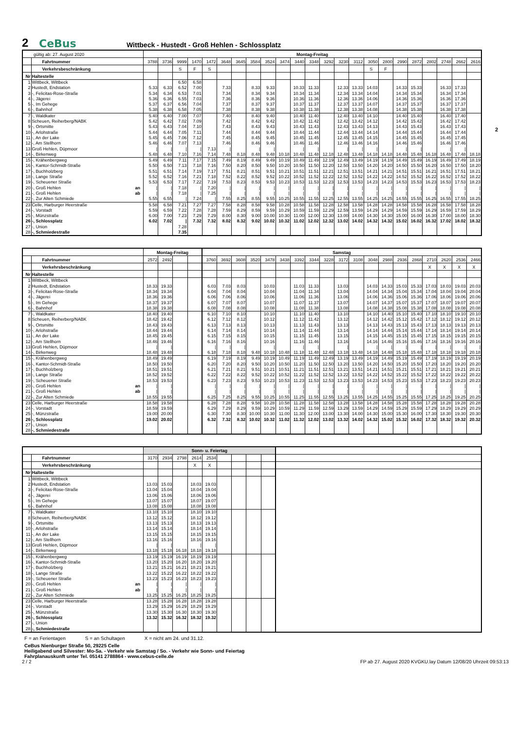2 CeBus Wittbeck - Hustedt - Groß Hehlen - Schlossplatz
| gültig ab: 27. August 2020 | | Montag-Freitag | | | | | | | | | | | | | | | | | | | | | | |
| | Fahrtnummer | 3788 | 3736 | 9999 | 1470 | 1472 | 3648 | 3645 | 3584 | 3524 | 3474 | 3440 | 3348 | 3292 | 3230 | 3112 | 3050 | 2800 | 2990 | 2872 | 2802 | 2748 | 2662 | 2616 |
| | Verkehrsbeschränkung | | | S | F | S | | | | | | | | | | | S | F | | | | | | |
| Nr | Haltestelle | | | | | | | | | | | | | | | | | | | | | | | |
| 1 | Wittbeck, Wittbeck | | | 6.50 | 6.58 | | | | | | | | | | | | | | | | | | | |
| 2 | Hustedt, Endstation | 5.33 | 6.33 | 6.52 | 7.00 | | 7.33 | | 8.33 | 9.33 | | 10.33 | 11.33 | | 12.33 | 13.33 | 14.03 | | 14.33 | 15.33 | | 16.33 | 17.33 | |
| 3 | -, Felicitas-Rose-Straße | 5.34 | 6.34 | 6.53 | 7.01 | | 7.34 | | 8.34 | 9.34 | | 10.34 | 11.34 | | 12.34 | 13.34 | 14.04 | | 14.34 | 15.34 | | 16.34 | 17.34 | |
| 4 | -, Jägerei | 5.36 | 6.36 | 6.55 | 7.03 | | 7.36 | | 8.36 | 9.36 | | 10.36 | 11.36 | | 12.36 | 13.36 | 14.06 | | 14.36 | 15.36 | | 16.36 | 17.36 | |
| 5 | -, Im Gehege | 5.37 | 6.37 | 6.56 | 7.04 | | 7.37 | | 8.37 | 9.37 | | 10.37 | 11.37 | | 12.37 | 13.37 | 14.07 | | 14.37 | 15.37 | | 16.37 | 17.37 | |
| 6 | -, Bahnhof | 5.38 | 6.38 | 6.58 | 7.05 | | 7.38 | | 8.38 | 9.38 | | 10.38 | 11.38 | | 12.38 | 13.38 | 14.08 | | 14.38 | 15.38 | | 16.38 | 17.38 | |
| 7 | -, Waldkater | 5.40 | 6.40 | 7.00 | 7.07 | | 7.40 | | 8.40 | 9.40 | | 10.40 | 11.40 | | 12.40 | 13.40 | 14.10 | | 14.40 | 15.40 | | 16.40 | 17.40 | |
| 8 | Scheuen, Reiherberg/NABK | 5.42 | 6.42 | 7.02 | 7.09 | | 7.42 | | 8.42 | 9.42 | | 10.42 | 11.42 | | 12.42 | 13.42 | 14.12 | | 14.42 | 15.42 | | 16.42 | 17.42 | |
| 9 | -, Ortsmitte | 5.43 | 6.43 | 7.04 | 7.10 | | 7.43 | | 8.43 | 9.43 | | 10.43 | 11.43 | | 12.43 | 13.43 | 14.13 | | 14.43 | 15.43 | | 16.43 | 17.43 | |
| 10 | -, Arlohstraße | 5.44 | 6.44 | 7.05 | 7.11 | | 7.44 | | 8.44 | 9.44 | | 10.44 | 11.44 | | 12.44 | 13.44 | 14.14 | | 14.44 | 15.44 | | 16.44 | 17.44 | |
| 11 | -, An der Lake | 5.45 | 6.45 | 7.06 | 7.12 | | 7.45 | | 8.45 | 9.45 | | 10.45 | 11.45 | | 12.45 | 13.45 | 14.15 | | 14.45 | 15.45 | | 16.45 | 17.45 | |
| 12 | -, Am Stellhorn | 5.46 | 6.46 | 7.07 | 7.13 | | 7.46 | | 8.46 | 9.46 | | 10.46 | 11.46 | | 12.46 | 13.46 | 14.16 | | 14.46 | 15.46 | | 16.46 | 17.46 | |
| 13 | Groß Hehlen, Düpmoor | / | / | / | / | 7.13 | / | | / | / | | / | / | | / | / | / | | / | / | | / | / | |
| 14 | -, Birkenweg | 5.48 | 6.48 | 7.10 | 7.16 | 7.14 | 7.48 | 8.18 | 8.48 | 9.48 | 10.18 | 10.48 | 11.48 | 12.18 | 12.48 | 13.48 | 14.18 | 14.18 | 14.48 | 15.48 | 16.18 | 16.48 | 17.48 | 18.18 |
| 15 | -, Krähenbergweg | 5.49 | 6.49 | 7.11 | 7.17 | 7.15 | 7.49 | 8.19 | 8.49 | 9.49 | 10.19 | 10.49 | 11.49 | 12.19 | 12.49 | 13.49 | 14.19 | 14.19 | 14.49 | 15.49 | 16.19 | 16.49 | 17.49 | 18.19 |
| 16 | -, Kantor-Schmidt-Straße | 5.50 | 6.50 | 7.13 | 7.18 | 7.16 | 7.50 | 8.20 | 8.50 | 9.50 | 10.20 | 10.50 | 11.50 | 12.20 | 12.50 | 13.50 | 14.20 | 14.20 | 14.50 | 15.50 | 16.20 | 16.50 | 17.50 | 18.20 |
| 17 | -, Buchholzberg | 5.51 | 6.51 | 7.14 | 7.19 | 7.17 | 7.51 | 8.21 | 8.51 | 9.51 | 10.21 | 10.51 | 11.51 | 12.21 | 12.51 | 13.51 | 14.21 | 14.21 | 14.51 | 15.51 | 16.21 | 16.51 | 17.51 | 18.21 |
| 18 | -, Lange Straße | 5.52 | 6.52 | 7.16 | 7.21 | 7.18 | 7.52 | 8.22 | 8.52 | 9.52 | 10.22 | 10.52 | 11.52 | 12.22 | 12.52 | 13.52 | 14.22 | 14.22 | 14.52 | 15.52 | 16.22 | 16.52 | 17.52 | 18.22 |
| 19 | -, Scheuener Straße | 5.53 | 6.53 | 7.17 | 7.22 | 7.19 | 7.53 | 8.23 | 8.53 | 9.53 | 10.23 | 10.53 | 11.53 | 12.23 | 12.53 | 13.53 | 14.23 | 14.23 | 14.53 | 15.53 | 16.23 | 16.53 | 17.53 | 18.23 |
| 20 | -, Groß Hehlen an | / | / | 7.18 | / | 7.20 | / | / | / | / | / | / | / | / | / | / | / | / | / | / | / | / | / | / |
| 21 | -, Groß Hehlen ab | / | / | 7.18 | / | 7.25 | / | / | / | / | / | / | / | / | / | / | / | / | / | / | / | / | / | / |
| 22 | -, Zur Alten Schmiede | 5.55 | 6.55 | / | 7.24 | / | 7.55 | 8.25 | 8.55 | 9.55 | 10.25 | 10.55 | 11.55 | 12.25 | 12.55 | 13.55 | 14.25 | 14.25 | 14.55 | 15.55 | 16.25 | 16.55 | 17.55 | 18.25 |
| 23 | Celle, Harburger Heerstraße | 5.58 | 6.58 | 7.21 | 7.27 | 7.27 | 7.58 | 8.28 | 8.58 | 9.58 | 10.28 | 10.58 | 11.58 | 12.28 | 12.58 | 13.58 | 14.28 | 14.28 | 14.58 | 15.58 | 16.28 | 16.58 | 17.58 | 18.28 |
| 24 | -, Vorstadt | 5.59 | 6.59 | 7.22 | 7.28 | 7.28 | 7.59 | 8.29 | 8.59 | 9.59 | 10.29 | 10.59 | 11.59 | 12.29 | 12.59 | 13.59 | 14.29 | 14.29 | 14.59 | 15.59 | 16.29 | 16.59 | 17.59 | 18.29 |
| 25 | -, Münzstraße | 6.00 | 7.00 | 7.23 | 7.29 | 7.29 | 8.00 | 8.30 | 9.00 | 10.00 | 10.30 | 11.00 | 12.00 | 12.30 | 13.00 | 14.00 | 14.30 | 14.30 | 15.00 | 16.00 | 16.30 | 17.00 | 18.00 | 18.30 |
| 26 | -, Schlossplatz | 6.02 | 7.02 | / | 7.32 | 7.32 | 8.02 | 8.32 | 9.02 | 10.02 | 10.32 | 11.02 | 12.02 | 12.32 | 13.02 | 14.02 | 14.32 | 14.32 | 15.02 | 16.02 | 16.32 | 17.02 | 18.02 | 18.32 |
| 27 | -, Union | | | 7.28 | | | | | | | | | | | | | | | | | | | | |
| 28 | -, Schmiedestraße | | | 7.35 | | | | | | | | | | | | | | | | | | | | |
| | | Montag-Freitag | | | | Samstag | | | | | | | | | | | | | | | | | | |
| | Fahrtnummer | 2572 | 2492 | | | 3760 | 3692 | 3608 | 3520 | 3478 | 3438 | 3392 | 3344 | 3228 | 3172 | 3108 | 3048 | 2988 | 2936 | 2868 | 2710 | 2620 | 2536 | 2466 |
| | Verkehrsbeschränkung | | | | | | | | | | | | | | | | | | | | X | X | X | X |
| Nr | Haltestelle | | | | | | | | | | | | | | | | | | | | | | | |
| 1 | Wittbeck, Wittbeck | | | | | | | | | | | | | | | | | | | | | | | |
| 2 | Hustedt, Endstation | 18.33 | 19.33 | | | 6.03 | 7.03 | 8.03 | | 10.03 | | 11.03 | 11.33 | | 13.03 | | 14.03 | 14.33 | 15.03 | 15.33 | 17.03 | 18.03 | 19.03 | 20.03 |
| 3 | -, Felicitas-Rose-Straße | 18.34 | 19.34 | | | 6.04 | 7.04 | 8.04 | | 10.04 | | 11.04 | 11.34 | | 13.04 | | 14.04 | 14.34 | 15.04 | 15.34 | 17.04 | 18.04 | 19.04 | 20.04 |
| 4 | -, Jägerei | 18.36 | 19.36 | | | 6.06 | 7.06 | 8.06 | | 10.06 | | 11.06 | 11.36 | | 13.06 | | 14.06 | 14.36 | 15.06 | 15.36 | 17.06 | 18.06 | 19.06 | 20.06 |
| 5 | -, Im Gehege | 18.37 | 19.37 | | | 6.07 | 7.07 | 8.07 | | 10.07 | | 11.07 | 11.37 | | 13.07 | | 14.07 | 14.37 | 15.07 | 15.37 | 17.07 | 18.07 | 19.07 | 20.07 |
| 6 | -, Bahnhof | 18.38 | 19.38 | | | 6.08 | 7.08 | 8.08 | | 10.08 | | 11.08 | 11.38 | | 13.08 | | 14.08 | 14.38 | 15.08 | 15.38 | 17.08 | 18.08 | 19.08 | 20.08 |
| 7 | -, Waldkater | 18.40 | 19.40 | | | 6.10 | 7.10 | 8.10 | | 10.10 | | 11.10 | 11.40 | | 13.10 | | 14.10 | 14.40 | 15.10 | 15.40 | 17.10 | 18.10 | 19.10 | 20.10 |
| 8 | Scheuen, Reiherberg/NABK | 18.42 | 19.42 | | | 6.12 | 7.12 | 8.12 | | 10.12 | | 11.12 | 11.42 | | 13.12 | | 14.12 | 14.42 | 15.12 | 15.42 | 17.12 | 18.12 | 19.12 | 20.12 |
| 9 | -, Ortsmitte | 18.43 | 19.43 | | | 6.13 | 7.13 | 8.13 | | 10.13 | | 11.13 | 11.43 | | 13.13 | | 14.13 | 14.43 | 15.13 | 15.43 | 17.13 | 18.13 | 19.13 | 20.13 |
| 10 | -, Arlohstraße | 18.44 | 19.44 | | | 6.14 | 7.14 | 8.14 | | 10.14 | | 11.14 | 11.44 | | 13.14 | | 14.14 | 14.44 | 15.14 | 15.44 | 17.14 | 18.14 | 19.14 | 20.14 |
| 11 | -, An der Lake | 18.45 | 19.45 | | | 6.15 | 7.15 | 8.15 | | 10.15 | | 11.15 | 11.45 | | 13.15 | | 14.15 | 14.45 | 15.15 | 15.45 | 17.15 | 18.15 | 19.15 | 20.15 |
| 12 | -, Am Stellhorn | 18.46 | 19.46 | | | 6.16 | 7.16 | 8.16 | | 10.16 | | 11.16 | 11.46 | | 13.16 | | 14.16 | 14.46 | 15.16 | 15.46 | 17.16 | 18.16 | 19.16 | 20.16 |
| 13 | Groß Hehlen, Düpmoor | / | / | | | / | / | / | | / | | / | / | | / | | / | / | / | / | / | / | / | / |
| 14 | -, Birkenweg | 18.48 | 19.48 | | | 6.18 | 7.18 | 8.18 | 9.48 | 10.18 | 10.48 | 11.18 | 11.48 | 12.48 | 13.18 | 13.48 | 14.18 | 14.48 | 15.18 | 15.48 | 17.18 | 18.18 | 19.18 | 20.18 |
| 15 | -, Krähenbergweg | 18.49 | 19.49 | | | 6.19 | 7.19 | 8.19 | 9.49 | 10.19 | 10.49 | 11.19 | 11.49 | 12.49 | 13.19 | 13.49 | 14.19 | 14.49 | 15.19 | 15.49 | 17.19 | 18.19 | 19.19 | 20.19 |
| 16 | -, Kantor-Schmidt-Straße | 18.50 | 19.50 | | | 6.20 | 7.20 | 8.20 | 9.50 | 10.20 | 10.50 | 11.20 | 11.50 | 12.50 | 13.20 | 13.50 | 14.20 | 14.50 | 15.20 | 15.50 | 17.20 | 18.20 | 19.20 | 20.20 |
| 17 | -, Buchholzberg | 18.51 | 19.51 | | | 6.21 | 7.21 | 8.21 | 9.51 | 10.21 | 10.51 | 11.21 | 11.51 | 12.51 | 13.21 | 13.51 | 14.21 | 14.51 | 15.21 | 15.51 | 17.21 | 18.21 | 19.21 | 20.21 |
| 18 | -, Lange Straße | 18.52 | 19.52 | | | 6.22 | 7.22 | 8.22 | 9.52 | 10.22 | 10.52 | 11.22 | 11.52 | 12.52 | 13.22 | 13.52 | 14.22 | 14.52 | 15.22 | 15.52 | 17.22 | 18.22 | 19.22 | 20.22 |
| 19 | -, Scheuener Straße | 18.53 | 19.53 | | | 6.23 | 7.23 | 8.23 | 9.53 | 10.23 | 10.53 | 11.23 | 11.53 | 12.53 | 13.23 | 13.53 | 14.23 | 14.53 | 15.23 | 15.53 | 17.23 | 18.23 | 19.23 | 20.23 |
| 20 | -, Groß Hehlen an | / | / | | | / | / | / | / | / | / | / | / | / | / | / | / | / | / | / | / | / | / | / |
| 21 | -, Groß Hehlen ab | / | / | | | / | / | / | / | / | / | / | / | / | / | / | / | / | / | / | / | / | / | / |
| 22 | -, Zur Alten Schmiede | 18.55 | 19.55 | | | 6.25 | 7.25 | 8.25 | 9.55 | 10.25 | 10.55 | 11.25 | 11.55 | 12.55 | 13.25 | 13.55 | 14.25 | 14.55 | 15.25 | 15.55 | 17.25 | 18.25 | 19.25 | 20.25 |
| 23 | Celle, Harburger Heerstraße | 18.58 | 19.58 | | | 6.28 | 7.28 | 8.28 | 9.58 | 10.28 | 10.58 | 11.28 | 11.58 | 12.58 | 13.28 | 13.58 | 14.28 | 14.58 | 15.28 | 15.58 | 17.28 | 18.28 | 19.28 | 20.28 |
| 24 | -, Vorstadt | 18.59 | 19.59 | | | 6.29 | 7.29 | 8.29 | 9.59 | 10.29 | 10.59 | 11.29 | 11.59 | 12.59 | 13.29 | 13.59 | 14.29 | 14.59 | 15.29 | 15.59 | 17.29 | 18.29 | 19.29 | 20.29 |
| 25 | -, Münzstraße | 19.00 | 20.00 | | | 6.30 | 7.30 | 8.30 | 10.00 | 10.30 | 11.00 | 11.30 | 12.00 | 13.00 | 13.30 | 14.00 | 14.30 | 15.00 | 15.30 | 16.00 | 17.30 | 18.30 | 19.30 | 20.30 |
| 26 | -, Schlossplatz | 19.02 | 20.02 | | | 6.32 | 7.32 | 8.32 | 10.02 | 10.32 | 11.02 | 11.32 | 12.02 | 13.02 | 13.32 | 14.02 | 14.32 | 15.02 | 15.32 | 16.02 | 17.32 | 18.32 | 19.32 | 20.32 |
| 27 | -, Union | | | | | | | | | | | | | | | | | | | | | | | |
| 28 | -, Schmiedestraße | | | | | | | | | | | | | | | | | | | | | | | |
| | | Sonn- u. Feiertag | | | | | | | | | |
| | Fahrtnummer | 3170 | 2934 | 2798 | 2614 | 2534 | | | | | |
| | Verkehrsbeschränkung | | | | X | X | | | | | |
| Nr | Haltestelle | | | | | | | | | | |
| 1 | Wittbeck, Wittbeck | | | | | | | | | | |
| 2 | Hustedt, Endstation | 13.03 | 15.03 | | 18.03 | 19.03 | | | | | |
| 3 | -, Felicitas-Rose-Straße | 13.04 | 15.04 | | 18.04 | 19.04 | | | | | |
| 4 | -, Jägerei | 13.06 | 15.06 | | 18.06 | 19.06 | | | | | |
| 5 | -, Im Gehege | 13.07 | 15.07 | | 18.07 | 19.07 | | | | | |
| 6 | -, Bahnhof | 13.08 | 15.08 | | 18.08 | 19.08 | | | | | |
| 7 | -, Waldkater | 13.10 | 15.10 | | 18.10 | 19.10 | | | | | |
| 8 | Scheuen, Reiherberg/NABK | 13.12 | 15.12 | | 18.12 | 19.12 | | | | | |
| 9 | -, Ortsmitte | 13.13 | 15.13 | | 18.13 | 19.13 | | | | | |
| 10 | -, Arlohstraße | 13.14 | 15.14 | | 18.14 | 19.14 | | | | | |
| 11 | -, An der Lake | 13.15 | 15.15 | | 18.15 | 19.15 | | | | | |
| 12 | -, Am Stellhorn | 13.16 | 15.16 | | 18.16 | 19.16 | | | | | |
| 13 | Groß Hehlen, Düpmoor | / | / | | / | / | | | | | |
| 14 | -, Birkenweg | 13.18 | 15.18 | 16.18 | 18.18 | 19.18 | | | | | |
| 15 | -, Krähenbergweg | 13.19 | 15.19 | 16.19 | 18.19 | 19.19 | | | | | |
| 16 | -, Kantor-Schmidt-Straße | 13.20 | 15.20 | 16.20 | 18.20 | 19.20 | | | | | |
| 17 | -, Buchholzberg | 13.21 | 15.21 | 16.21 | 18.21 | 19.21 | | | | | |
| 18 | -, Lange Straße | 13.22 | 15.22 | 16.22 | 18.22 | 19.22 | | | | | |
| 19 | -, Scheuener Straße | 13.23 | 15.23 | 16.23 | 18.23 | 19.23 | | | | | |
| 20 | -, Groß Hehlen an | / | / | / | / | / | | | | | |
| 21 | -, Groß Hehlen ab | / | / | / | / | / | | | | | |
| 22 | -, Zur Alten Schmiede | 13.25 | 15.25 | 16.25 | 18.25 | 19.25 | | | | | |
| 23 | Celle, Harburger Heerstraße | 13.28 | 15.28 | 16.28 | 18.28 | 19.28 | | | | | |
| 24 | -, Vorstadt | 13.29 | 15.29 | 16.29 | 18.29 | 19.29 | | | | | |
| 25 | -, Münzstraße | 13.30 | 15.30 | 16.30 | 18.30 | 19.30 | | | | | |
| 26 | -, Schlossplatz | 13.32 | 15.32 | 16.32 | 18.32 | 19.32 | | | | | |
| 27 | -, Union | | | | | | | | | | |
| 28 | -, Schmiedestraße | | | | | | | | | | |
F = an Ferientagen S = an Schultagen X = nicht am 24. und 31.12.
CeBus Nienburger Straße 50, 29225 Celle
Heiligabend und Silvester: Mo-Sa. - Verkehr wie Samstag / So. - Verkehr wie Sonn- und Feiertag
Fahrplanauskunft unter Tel. 05141 2788864 - www.cebus-celle.de
2 / 2 FP ab 27. August 2020 KVGKU.lay Datum 12/08/20 Uhrzeit 09:53:13
2